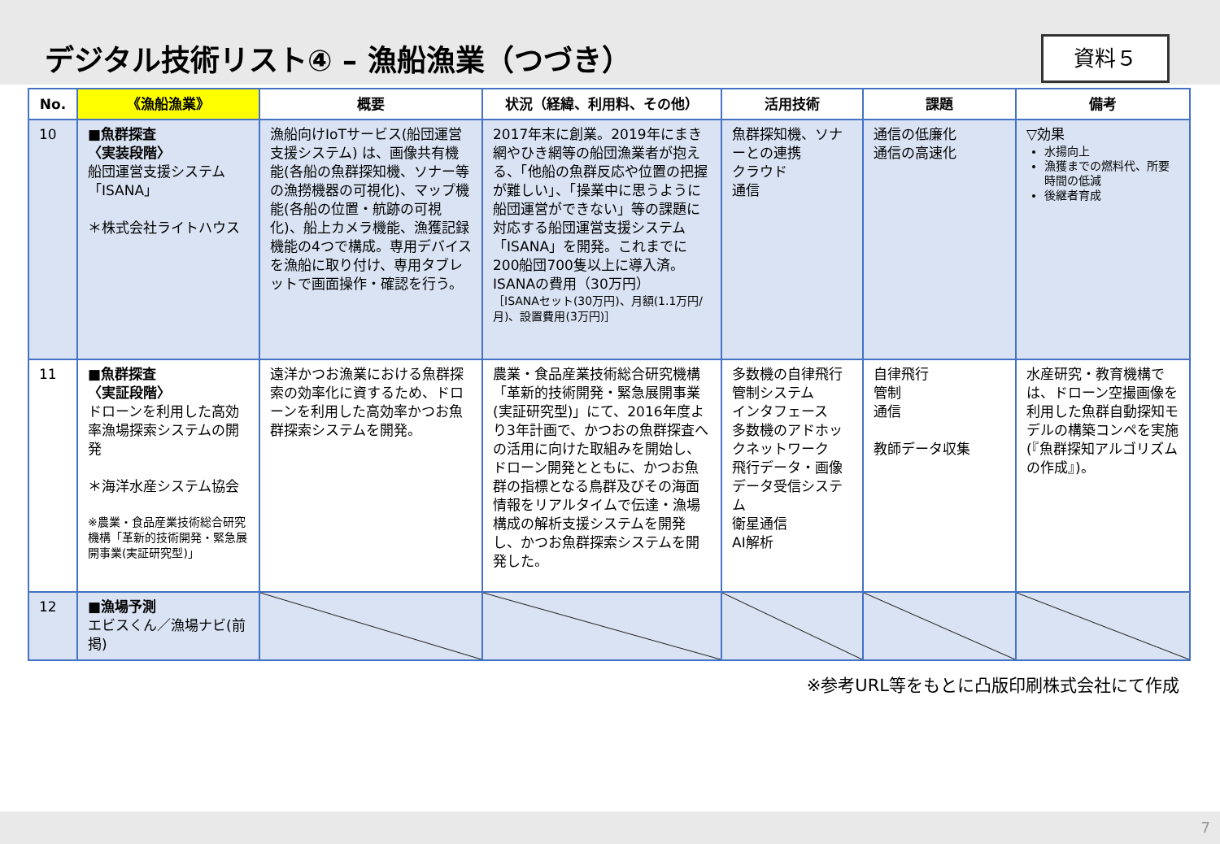デジタル技術リスト④ – 漁船漁業（つづき）
資料５
| No. | 《漁船漁業》 | 概要 | 状況（経緯、利用料、その他） | 活用技術 | 課題 | 備考 |
| --- | --- | --- | --- | --- | --- | --- |
| 10 | ■魚群探査 〈実装段階〉 船団運営支援システム「ISANA」 ＊株式会社ライトハウス | 漁船向けIoTサービス(船団運営支援システム) は、画像共有機能(各船の魚群探知機、ソナー等の漁撈機器の可視化)、マップ機能(各船の位置・航跡の可視化)、船上カメラ機能、漁獲記録機能の4つで構成。専用デバイスを漁船に取り付け、専用タブレットで画面操作・確認を行う。 | 2017年末に創業。2019年にまき網やひき網等の船団漁業者が抱える、「他船の魚群反応や位置の把握が難しい」、「操業中に思うように船団運営ができない」等の課題に対応する船団運営支援システム「ISANA」を開発。これまでに200船団700隻以上に導入済。 ISANAの費用（30万円） ［ISANAセット(30万円)、月額(1.1万円/月)、設置費用(3万円)］ | 魚群探知機、ソナーとの連携 クラウド 通信 | 通信の低廉化 通信の高速化 | ▽効果 水揚向上 漁獲までの燃料代、所要時間の低減 後継者育成 |
| 11 | ■魚群探査 〈実証段階〉 ドローンを利用した高効率漁場探索システムの開発 ＊海洋水産システム協会 ※農業・食品産業技術総合研究機構「革新的技術開発・緊急展開事業(実証研究型)」 | 遠洋かつお漁業における魚群探索の効率化に資するため、ドローンを利用した高効率かつお魚群探索システムを開発。 | 農業・食品産業技術総合研究機構「革新的技術開発・緊急展開事業(実証研究型)」にて、2016年度より3年計画で、かつおの魚群探査への活用に向けた取組みを開始し、ドローン開発とともに、かつお魚群の指標となる鳥群及びその海面情報をリアルタイムで伝達・漁場構成の解析支援システムを開発し、かつお魚群探索システムを開発した。 | 多数機の自律飛行 管制システム インタフェース 多数機のアドホックネットワーク 飛行データ・画像データ受信システム 衛星通信 AI解析 | 自律飛行 管制 通信 教師データ収集 | 水産研究・教育機構では、ドローン空撮画像を利用した魚群自動探知モデルの構築コンペを実施(『魚群探知アルゴリズムの作成』)。 |
| 12 | ■漁場予測 エビスくん／漁場ナビ(前掲) | | | | | |
※参考URL等をもとに凸版印刷株式会社にて作成
7